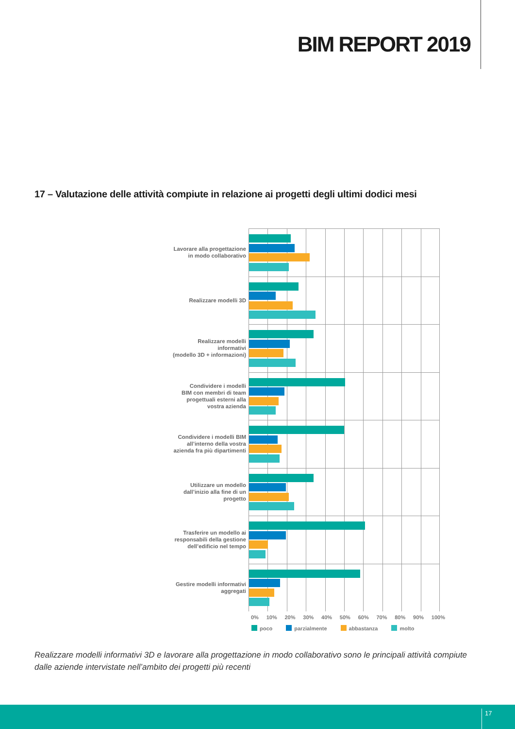BIM REPORT 2019
17 – Valutazione delle attività compiute in relazione ai progetti degli ultimi dodici mesi
Lavorare alla progettazione
in modo collaborativo
Realizzare modelli 3D
Realizzare modelli
informativi
(modello 3D + informazioni)
Condividere i modelli
BIM con membri di team
progettuali esterni alla
vostra azienda
Condividere i modelli BIM
all’interno della vostra
azienda fra più dipartimenti
Utilizzare un modello
dall’inizio alla fine di un
progetto
Trasferire un modello ai
responsabili della gestione
dell’edificio nel tempo
Gestire modelli informativi
aggregati
0% 10% 20% 30% 40% 50% 60% 70% 80% 90% 100%
poco parzialmente abbastanza molto
Realizzare modelli informativi 3D e lavorare alla progettazione in modo collaborativo sono le principali attività compiute dalle aziende intervistate nell’ambito dei progetti più recenti
17